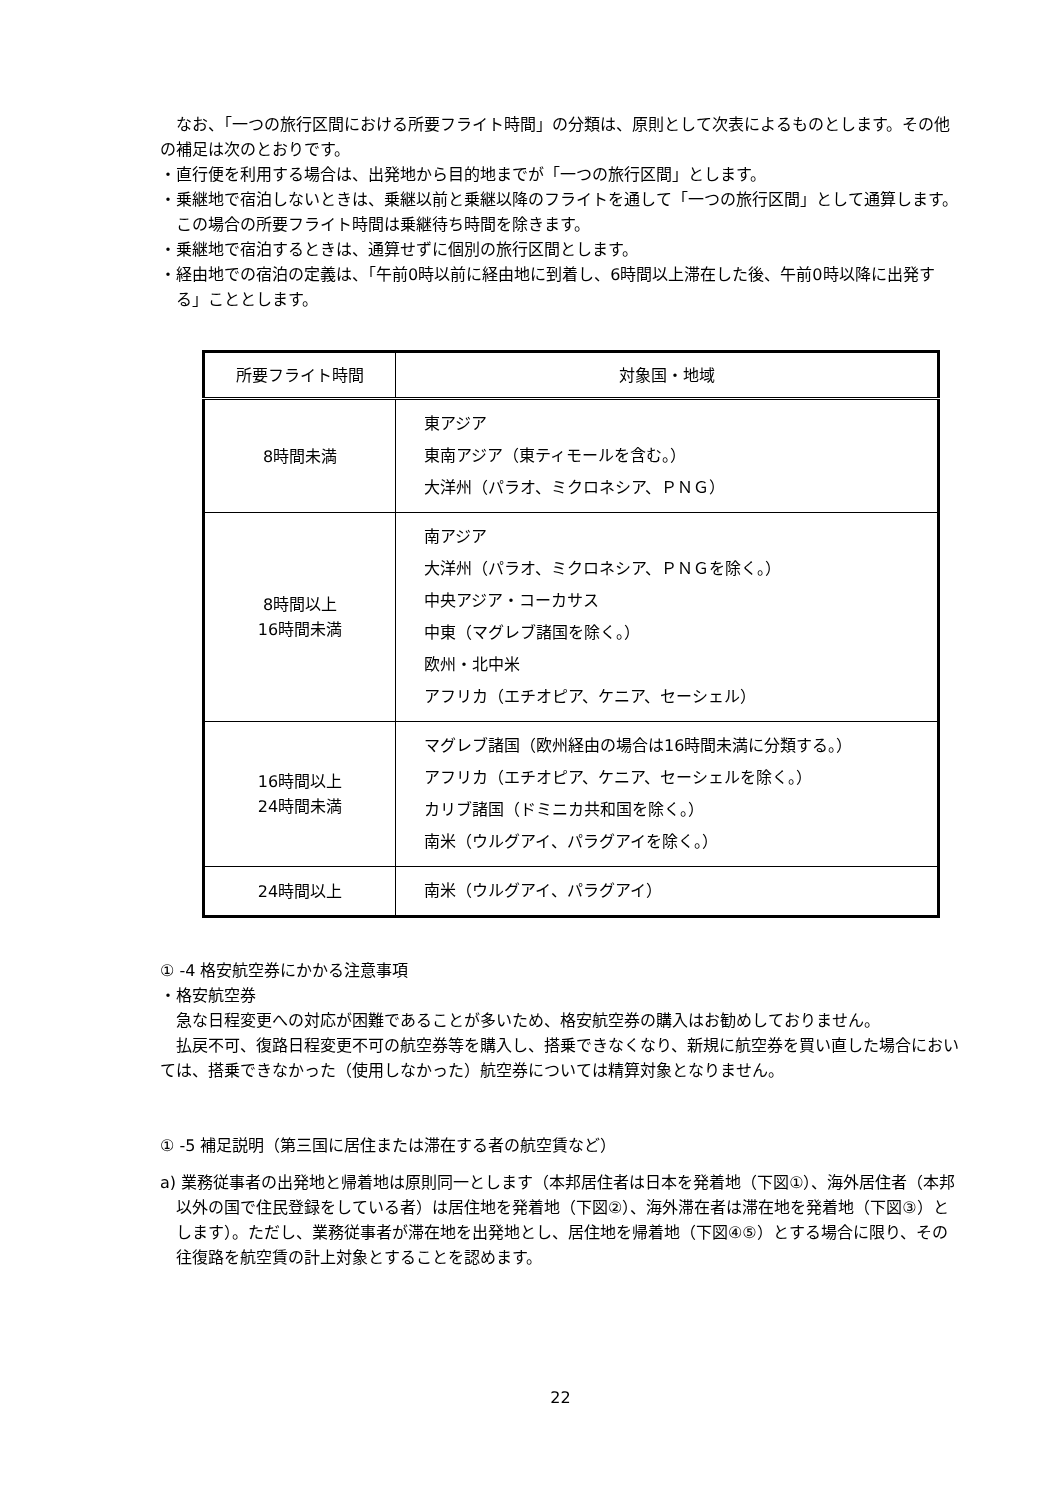なお、「一つの旅行区間における所要フライト時間」の分類は、原則として次表によるものとします。その他の補足は次のとおりです。
・直行便を利用する場合は、出発地から目的地までが「一つの旅行区間」とします。
・乗継地で宿泊しないときは、乗継以前と乗継以降のフライトを通して「一つの旅行区間」として通算します。この場合の所要フライト時間は乗継待ち時間を除きます。
・乗継地で宿泊するときは、通算せずに個別の旅行区間とします。
・経由地での宿泊の定義は、「午前0時以前に経由地に到着し、6時間以上滞在した後、午前0時以降に出発する」こととします。
| 所要フライト時間 | 対象国・地域 |
| --- | --- |
| 8時間未満 | 東アジア 東南アジア（東ティモールを含む。） 大洋州（パラオ、ミクロネシア、ＰＮＧ） |
| 8時間以上 16時間未満 | 南アジア 大洋州（パラオ、ミクロネシア、ＰＮＧを除く。） 中央アジア・コーカサス 中東（マグレブ諸国を除く。） 欧州・北中米 アフリカ（エチオピア、ケニア、セーシェル） |
| 16時間以上 24時間未満 | マグレブ諸国（欧州経由の場合は16時間未満に分類する。） アフリカ（エチオピア、ケニア、セーシェルを除く。） カリブ諸国（ドミニカ共和国を除く。） 南米（ウルグアイ、パラグアイを除く。） |
| 24時間以上 | 南米（ウルグアイ、パラグアイ） |
① -4 格安航空券にかかる注意事項
・格安航空券
急な日程変更への対応が困難であることが多いため、格安航空券の購入はお勧めしておりません。
払戻不可、復路日程変更不可の航空券等を購入し、搭乗できなくなり、新規に航空券を買い直した場合においては、搭乗できなかった（使用しなかった）航空券については精算対象となりません。
① -5 補足説明（第三国に居住または滞在する者の航空賃など）
a) 業務従事者の出発地と帰着地は原則同一とします（本邦居住者は日本を発着地（下図①）、海外居住者（本邦以外の国で住民登録をしている者）は居住地を発着地（下図②）、海外滞在者は滞在地を発着地（下図③）とします）。ただし、業務従事者が滞在地を出発地とし、居住地を帰着地（下図④⑤）とする場合に限り、その往復路を航空賃の計上対象とすることを認めます。
22